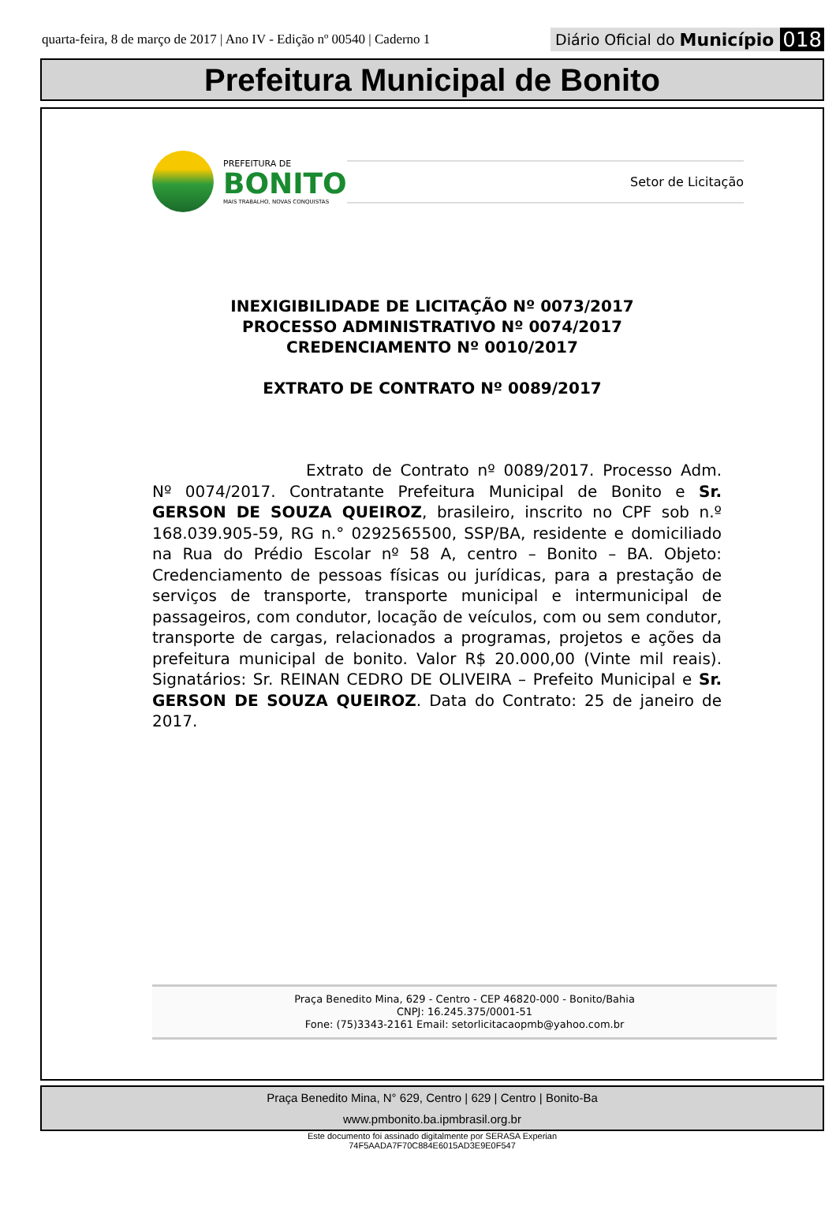quarta-feira, 8 de março de 2017 | Ano IV - Edição nº 00540 | Caderno 1
Diário Oficial do Município 018
Prefeitura Municipal de Bonito
PREFEITURA DE
BONITO
MAIS TRABALHO, NOVAS CONQUISTAS
Setor de Licitação
INEXIGIBILIDADE DE LICITAÇÃO Nº 0073/2017
PROCESSO ADMINISTRATIVO Nº 0074/2017
CREDENCIAMENTO Nº 0010/2017
EXTRATO DE CONTRATO Nº 0089/2017
Extrato de Contrato nº 0089/2017. Processo Adm. Nº 0074/2017. Contratante Prefeitura Municipal de Bonito e Sr. GERSON DE SOUZA QUEIROZ, brasileiro, inscrito no CPF sob n.º 168.039.905-59, RG n.° 0292565500, SSP/BA, residente e domiciliado na Rua do Prédio Escolar nº 58 A, centro – Bonito – BA. Objeto: Credenciamento de pessoas físicas ou jurídicas, para a prestação de serviços de transporte, transporte municipal e intermunicipal de passageiros, com condutor, locação de veículos, com ou sem condutor, transporte de cargas, relacionados a programas, projetos e ações da prefeitura municipal de bonito. Valor R$ 20.000,00 (Vinte mil reais). Signatários: Sr. REINAN CEDRO DE OLIVEIRA – Prefeito Municipal e Sr. GERSON DE SOUZA QUEIROZ. Data do Contrato: 25 de janeiro de 2017.
Praça Benedito Mina, 629 - Centro - CEP 46820-000 - Bonito/Bahia
CNPJ: 16.245.375/0001-51
Fone: (75)3343-2161 Email: setorlicitacaopmb@yahoo.com.br
Praça Benedito Mina, N° 629, Centro | 629 | Centro | Bonito-Ba
www.pmbonito.ba.ipmbrasil.org.br
Este documento foi assinado digitalmente por SERASA Experian
74F5AADA7F70C884E6015AD3E9E0F547